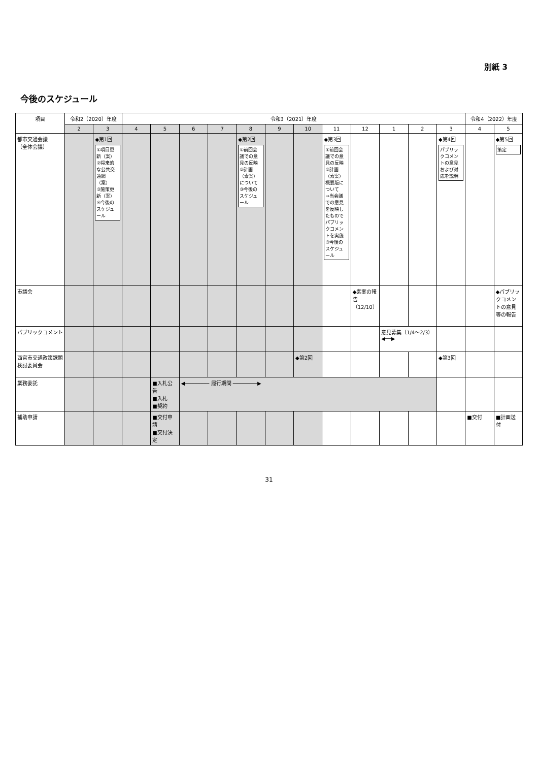別紙 3
今後のスケジュール
| 項目 | 令和2（2020）年度 | | 令和3（2021）年度 | | | | | | | | | | | | 令和4（2022）年度 | |
| --- | --- | --- | --- | --- | --- | --- | --- | --- | --- | --- | --- | --- | --- | --- | --- | --- |
| | 2 | 3 | 4 | 5 | 6 | 7 | 8 | 9 | 10 | 11 | 12 | 1 | 2 | 3 | 4 | 5 |
| 都市交通会議 （全体会議） | | ◆第1回 ①項目更新（案） ②将来的な公共交通網（案） ③施策更新（案） ④今後のスケジュール | | | | | ◆第2回 ①前回会議での意見の反映 ②計画（素案）について ③今後のスケジュール | | | ◆第3回 ①前回会議での意見の反映 ②計画（素案）概要版について ⇒当会議での意見を反映したものでパブリックコメントを実施 ③今後のスケジュール | | | | ◆第4回 パブリックコメントの意見および対応を説明 | | ◆第5回 策定 |
| 市議会 | | | | | | | | | | | ◆素案の報告（12/10） | | | | | ◆パブリックコメントの意見等の報告 |
| パブリックコメント | | | | | | | | | | | | 意見募集（1/4〜2/3）◀──▶ | | | | |
| 西宮市交通政策課題検討委員会 | | | | | | | | | ◆第2回 | | | | | ◆第3回 | | |
| 業務委託 | | | | ■入札公告 ■入札 ■契約 | ◀──────── 履行期間 ────────▶ | | | | | | | | | | | |
| 補助申請 | | | | ■交付申請 ■交付決定 | | | | | | | | | | | ■交付 | ■計画送付 |
31